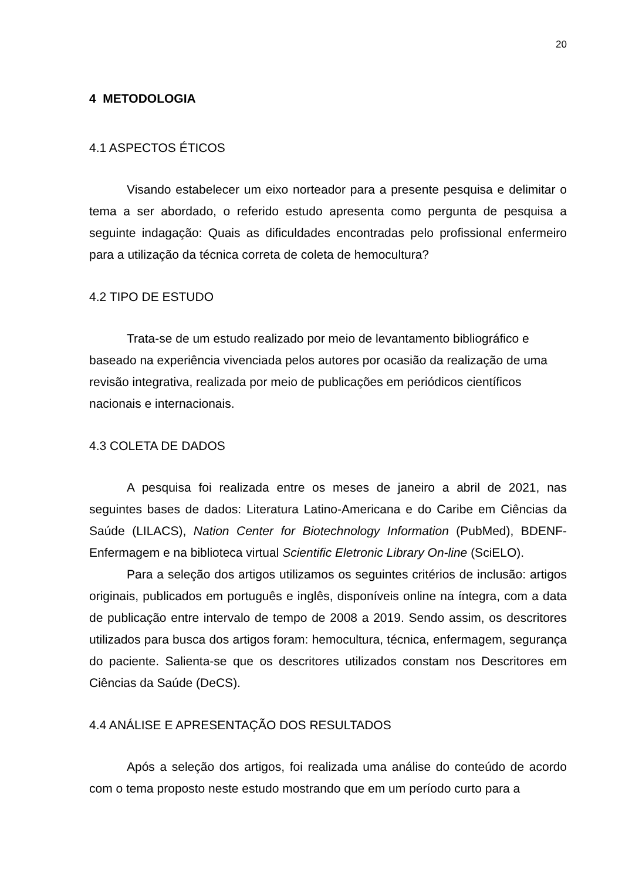20
4 METODOLOGIA
4.1 ASPECTOS ÉTICOS
Visando estabelecer um eixo norteador para a presente pesquisa e delimitar o tema a ser abordado, o referido estudo apresenta como pergunta de pesquisa a seguinte indagação: Quais as dificuldades encontradas pelo profissional enfermeiro para a utilização da técnica correta de coleta de hemocultura?
4.2 TIPO DE ESTUDO
Trata-se de um estudo realizado por meio de levantamento bibliográfico e baseado na experiência vivenciada pelos autores por ocasião da realização de uma revisão integrativa, realizada por meio de publicações em periódicos científicos nacionais e internacionais.
4.3 COLETA DE DADOS
A pesquisa foi realizada entre os meses de janeiro a abril de 2021, nas seguintes bases de dados: Literatura Latino-Americana e do Caribe em Ciências da Saúde (LILACS), Nation Center for Biotechnology Information (PubMed), BDENF-Enfermagem e na biblioteca virtual Scientific Eletronic Library On-line (SciELO).
Para a seleção dos artigos utilizamos os seguintes critérios de inclusão: artigos originais, publicados em português e inglês, disponíveis online na íntegra, com a data de publicação entre intervalo de tempo de 2008 a 2019. Sendo assim, os descritores utilizados para busca dos artigos foram: hemocultura, técnica, enfermagem, segurança do paciente. Salienta-se que os descritores utilizados constam nos Descritores em Ciências da Saúde (DeCS).
4.4 ANÁLISE E APRESENTAÇÃO DOS RESULTADOS
Após a seleção dos artigos, foi realizada uma análise do conteúdo de acordo com o tema proposto neste estudo mostrando que em um período curto para a